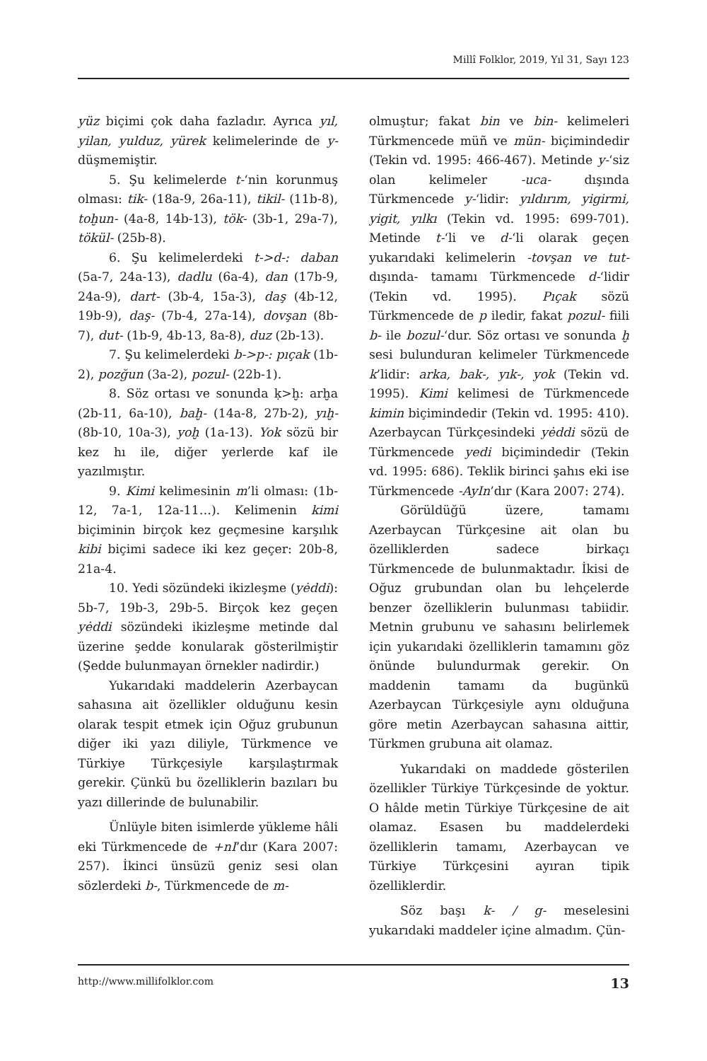Millî Folklor, 2019, Yıl 31, Sayı 123
yüz biçimi çok daha fazladır. Ayrıca yıl, yilan, yulduz, yürek kelimelerinde de y- düşmemiştir.
5. Şu kelimelerde t-‘nin korunmuş olması: tik- (18a-9, 26a-11), tikil- (11b-8), toḫun- (4a-8, 14b-13), tök- (3b-1, 29a-7), tökül- (25b-8).
6. Şu kelimelerdeki t->d-: daban (5a-7, 24a-13), dadlu (6a-4), dan (17b-9, 24a-9), dart- (3b-4, 15a-3), daş (4b-12, 19b-9), daş- (7b-4, 27a-14), dovşan (8b-7), dut- (1b-9, 4b-13, 8a-8), duz (2b-13).
7. Şu kelimelerdeki b->p-: pıçak (1b-2), pozğun (3a-2), pozul- (22b-1).
8. Söz ortası ve sonunda ḳ>ḫ: arḫa (2b-11, 6a-10), baḫ- (14a-8, 27b-2), yıḫ- (8b-10, 10a-3), yoḫ (1a-13). Yok sözü bir kez hı ile, diğer yerlerde kaf ile yazılmıştır.
9. Kimi kelimesinin m’li olması: (1b-12, 7a-1, 12a-11…). Kelimenin kimi biçiminin birçok kez geçmesine karşılık kibi biçimi sadece iki kez geçer: 20b-8, 21a-4.
10. Yedi sözündeki ikizleşme (yėddi): 5b-7, 19b-3, 29b-5. Birçok kez geçen yėddi sözündeki ikizleşme metinde dal üzerine şedde konularak gösterilmiştir (Şedde bulunmayan örnekler nadirdir.)
Yukarıdaki maddelerin Azerbaycan sahasına ait özellikler olduğunu kesin olarak tespit etmek için Oğuz grubunun diğer iki yazı diliyle, Türkmence ve Türkiye Türkçesiyle karşılaştırmak gerekir. Çünkü bu özelliklerin bazıları bu yazı dillerinde de bulunabilir.
Ünlüyle biten isimlerde yükleme hâli eki Türkmencede de +nI’dır (Kara 2007: 257). İkinci ünsüzü geniz sesi olan sözlerdeki b-, Türkmencede de m-
olmuştur; fakat bin ve bin- kelimeleri Türkmencede müñ ve mün- biçimindedir (Tekin vd. 1995: 466-467). Metinde y-‘siz olan kelimeler -uca- dışında Türkmencede y-‘lidir: yıldırım, yigirmi, yigit, yılkı (Tekin vd. 1995: 699-701). Metinde t-‘li ve d-‘li olarak geçen yukarıdaki kelimelerin -tovşan ve tut- dışında- tamamı Türkmencede d-‘lidir (Tekin vd. 1995). Pıçak sözü Türkmencede de p iledir, fakat pozul- fiili b- ile bozul-‘dur. Söz ortası ve sonunda ḫ sesi bulunduran kelimeler Türkmencede k’lidir: arka, bak-, yık-, yok (Tekin vd. 1995). Kimi kelimesi de Türkmencede kimin biçimindedir (Tekin vd. 1995: 410). Azerbaycan Türkçesindeki yėddi sözü de Türkmencede yedi biçimindedir (Tekin vd. 1995: 686). Teklik birinci şahıs eki ise Türkmencede -AyIn’dır (Kara 2007: 274).
Görüldüğü üzere, tamamı Azerbaycan Türkçesine ait olan bu özelliklerden sadece birkaçı Türkmencede de bulunmaktadır. İkisi de Oğuz grubundan olan bu lehçelerde benzer özelliklerin bulunması tabiidir. Metnin grubunu ve sahasını belirlemek için yukarıdaki özelliklerin tamamını göz önünde bulundurmak gerekir. On maddenin tamamı da bugünkü Azerbaycan Türkçesiyle aynı olduğuna göre metin Azerbaycan sahasına aittir, Türkmen grubuna ait olamaz.
Yukarıdaki on maddede gösterilen özellikler Türkiye Türkçesinde de yoktur. O hâlde metin Türkiye Türkçesine de ait olamaz. Esasen bu maddelerdeki özelliklerin tamamı, Azerbaycan ve Türkiye Türkçesini ayıran tipik özelliklerdir.
Söz başı k- / g- meselesini yukarıdaki maddeler içine almadım. Çün-
http://www.millifolklor.com 13